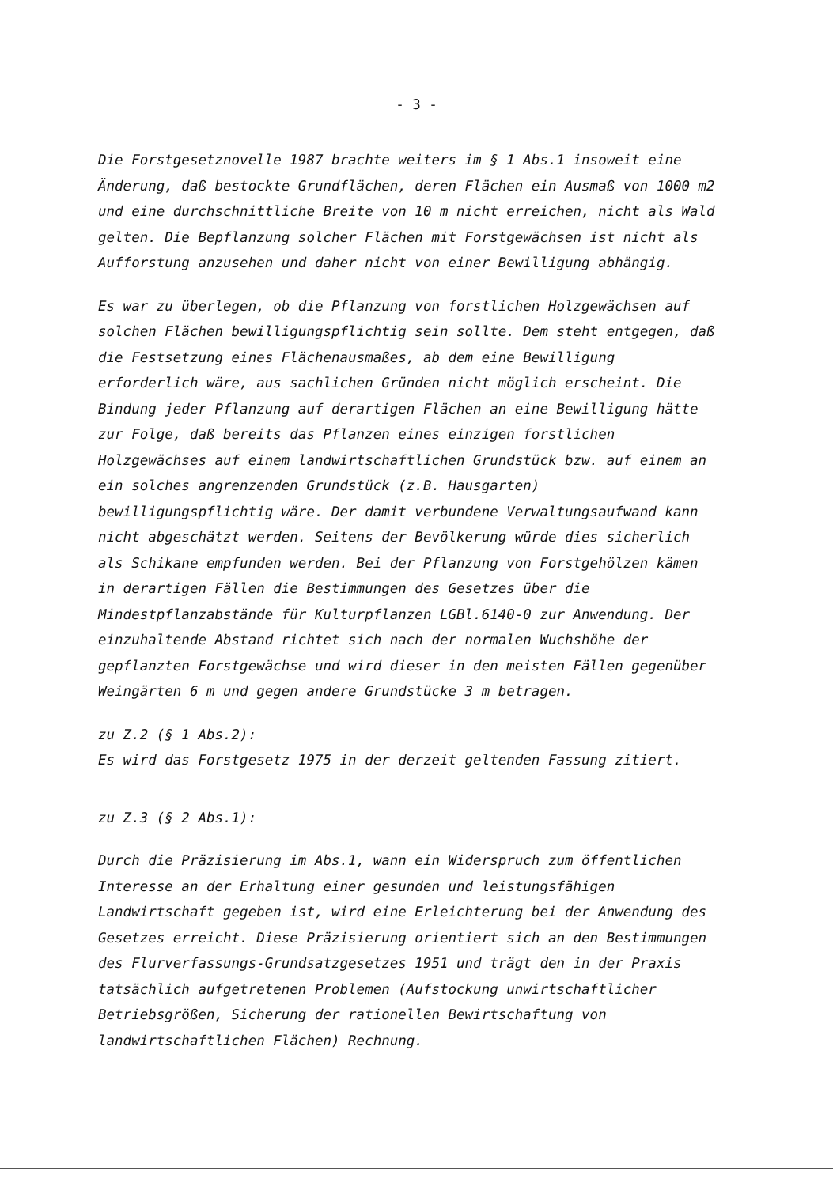- 3 -
Die Forstgesetznovelle 1987 brachte weiters im § 1 Abs.1 insoweit eine Änderung, daß bestockte Grundflächen, deren Flächen ein Ausmaß von 1000 m2 und eine durchschnittliche Breite von 10 m nicht erreichen, nicht als Wald gelten. Die Bepflanzung solcher Flächen mit Forstgewächsen ist nicht als Aufforstung anzusehen und daher nicht von einer Bewilligung abhängig.
Es war zu überlegen, ob die Pflanzung von forstlichen Holzgewächsen auf solchen Flächen bewilligungspflichtig sein sollte. Dem steht entgegen, daß die Festsetzung eines Flächenausmaßes, ab dem eine Bewilligung erforderlich wäre, aus sachlichen Gründen nicht möglich erscheint. Die Bindung jeder Pflanzung auf derartigen Flächen an eine Bewilligung hätte zur Folge, daß bereits das Pflanzen eines einzigen forstlichen Holzgewächses auf einem landwirtschaftlichen Grundstück bzw. auf einem an ein solches angrenzenden Grundstück (z.B. Hausgarten) bewilligungspflichtig wäre. Der damit verbundene Verwaltungsaufwand kann nicht abgeschätzt werden. Seitens der Bevölkerung würde dies sicherlich als Schikane empfunden werden. Bei der Pflanzung von Forstgehölzen kämen in derartigen Fällen die Bestimmungen des Gesetzes über die Mindestpflanzabstände für Kulturpflanzen LGBl.6140-0 zur Anwendung. Der einzuhaltende Abstand richtet sich nach der normalen Wuchshöhe der gepflanzten Forstgewächse und wird dieser in den meisten Fällen gegenüber Weingärten 6 m und gegen andere Grundstücke 3 m betragen.
zu Z.2 (§ 1 Abs.2):
Es wird das Forstgesetz 1975 in der derzeit geltenden Fassung zitiert.
zu Z.3 (§ 2 Abs.1):
Durch die Präzisierung im Abs.1, wann ein Widerspruch zum öffentlichen Interesse an der Erhaltung einer gesunden und leistungsfähigen Landwirtschaft gegeben ist, wird eine Erleichterung bei der Anwendung des Gesetzes erreicht. Diese Präzisierung orientiert sich an den Bestimmungen des Flurverfassungs-Grundsatzgesetzes 1951 und trägt den in der Praxis tatsächlich aufgetretenen Problemen (Aufstockung unwirtschaftlicher Betriebsgrößen, Sicherung der rationellen Bewirtschaftung von landwirtschaftlichen Flächen) Rechnung.